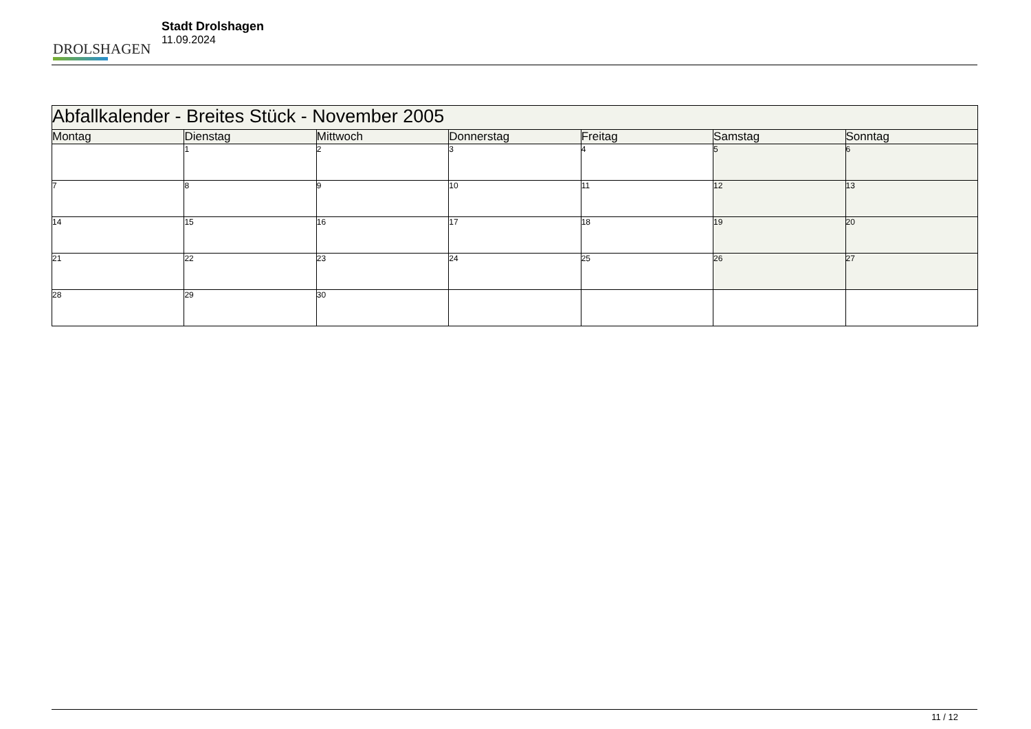DROLSHAGEN
Stadt Drolshagen
11.09.2024
| Abfallkalender - Breites Stück - November 2005 | | | | | | |
| --- | --- | --- | --- | --- | --- | --- |
| Montag | Dienstag | Mittwoch | Donnerstag | Freitag | Samstag | Sonntag |
| | 1 | 2 | 3 | 4 | 5 | 6 |
| 7 | 8 | 9 | 10 | 11 | 12 | 13 |
| 14 | 15 | 16 | 17 | 18 | 19 | 20 |
| 21 | 22 | 23 | 24 | 25 | 26 | 27 |
| 28 | 29 | 30 | | | | |
11 / 12